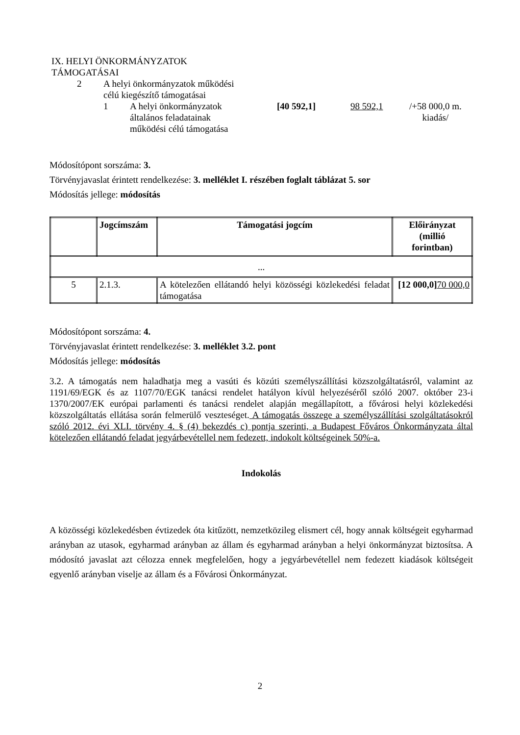IX. HELYI ÖNKORMÁNYZATOK
TÁMOGATÁSAI
| 2 | A helyi önkormányzatok működési célú kiegészítő támogatásai | | | | |
| | 1 | A helyi önkormányzatok általános feladatainak működési célú támogatása | [40 592,1] | 98 592,1 | /+58 000,0 m. kiadás/ |
Módosítópont sorszáma: 3.
Törvényjavaslat érintett rendelkezése: 3. melléklet I. részében foglalt táblázat 5. sor
Módosítás jellege: módosítás
| | Jogcímszám | Támogatási jogcím | Előirányzat (millió forintban) |
| ... | | | |
| 5 | 2.1.3. | A kötelezően ellátandó helyi közösségi közlekedési feladat támogatása | [12 000,0] 70 000,0 |
Módosítópont sorszáma: 4.
Törvényjavaslat érintett rendelkezése: 3. melléklet 3.2. pont
Módosítás jellege: módosítás
3.2. A támogatás nem haladhatja meg a vasúti és közúti személyszállítási közszolgáltatásról, valamint az 1191/69/EGK és az 1107/70/EGK tanácsi rendelet hatályon kívül helyezéséről szóló 2007. október 23-i 1370/2007/EK európai parlamenti és tanácsi rendelet alapján megállapított, a fővárosi helyi közlekedési közszolgáltatás ellátása során felmerülő veszteséget. A támogatás összege a személyszállítási szolgáltatásokról szóló 2012. évi XLI. törvény 4. § (4) bekezdés c) pontja szerinti, a Budapest Főváros Önkormányzata által kötelezően ellátandó feladat jegyárbevétellel nem fedezett, indokolt költségeinek 50%-a.
Indokolás
A közösségi közlekedésben évtizedek óta kitűzött, nemzetközileg elismert cél, hogy annak költségeit egyharmad arányban az utasok, egyharmad arányban az állam és egyharmad arányban a helyi önkormányzat biztosítsa. A módosító javaslat azt célozza ennek megfelelően, hogy a jegyárbevétellel nem fedezett kiadások költségeit egyenlő arányban viselje az állam és a Fővárosi Önkormányzat.
2